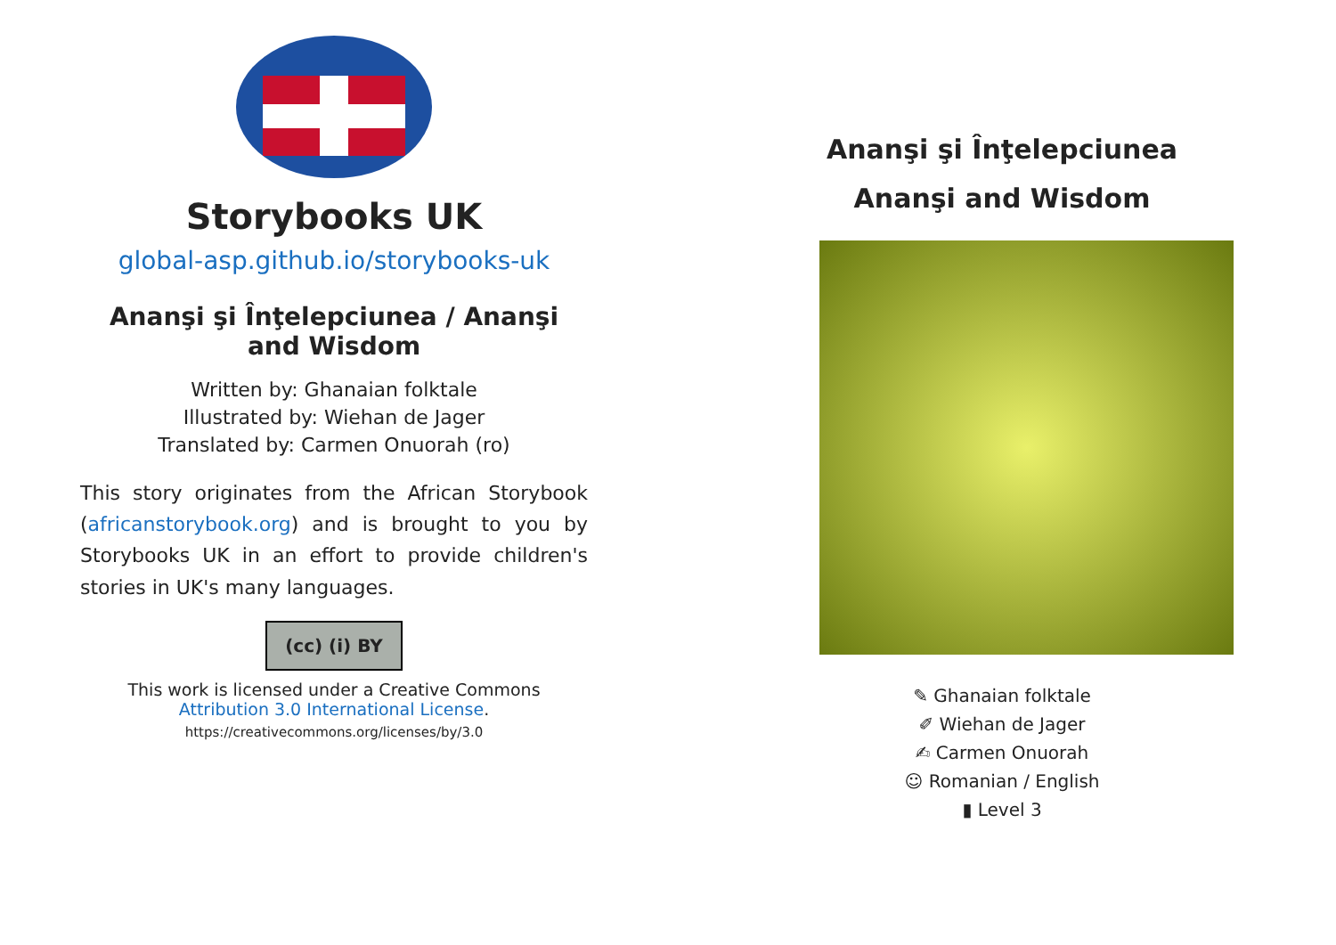Storybooks UK
global-asp.github.io/storybooks-uk
Ananşi şi Înţelepciunea / Ananşi and Wisdom
Written by: Ghanaian folktale
Illustrated by: Wiehan de Jager
Translated by: Carmen Onuorah (ro)
This story originates from the African Storybook (africanstorybook.org) and is brought to you by Storybooks UK in an effort to provide children's stories in UK's many languages.
(cc) (i) BY
This work is licensed under a Creative Commons Attribution 3.0 International License.
https://creativecommons.org/licenses/by/3.0
Ananşi şi Înţelepciunea
Ananşi and Wisdom
✎ Ghanaian folktale
✐ Wiehan de Jager
✍ Carmen Onuorah
☺ Romanian / English
▮ Level 3